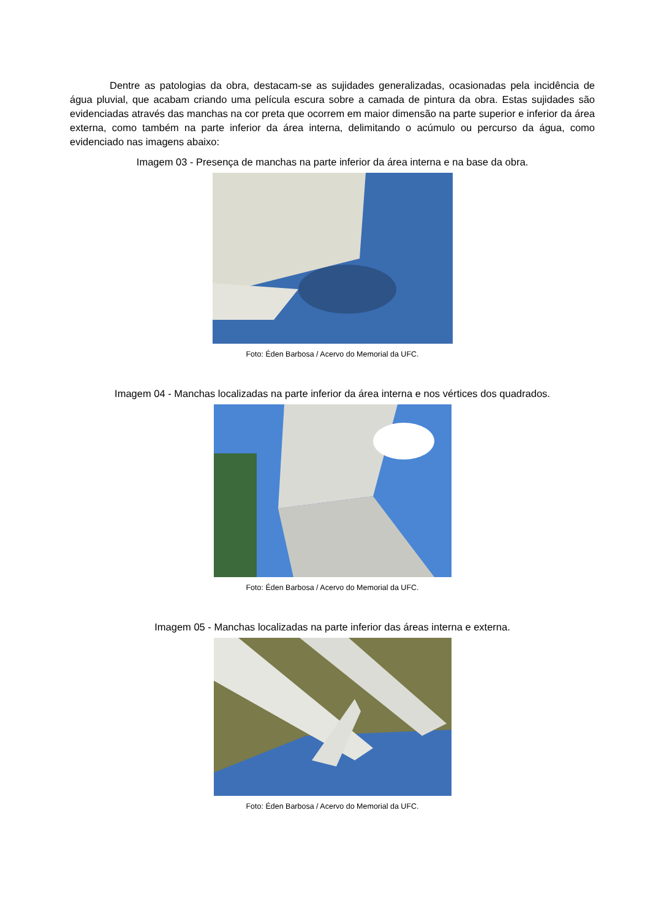Dentre as patologias da obra, destacam-se as sujidades generalizadas, ocasionadas pela incidência de água pluvial, que acabam criando uma película escura sobre a camada de pintura da obra. Estas sujidades são evidenciadas através das manchas na cor preta que ocorrem em maior dimensão na parte superior e inferior da área externa, como também na parte inferior da área interna, delimitando o acúmulo ou percurso da água, como evidenciado nas imagens abaixo:
Imagem 03 - Presença de manchas na parte inferior da área interna e na base da obra.
Foto: Éden Barbosa / Acervo do Memorial da UFC.
Imagem 04 - Manchas localizadas na parte inferior da área interna e nos vértices dos quadrados.
Foto: Éden Barbosa / Acervo do Memorial da UFC.
Imagem 05 - Manchas localizadas na parte inferior das áreas interna e externa.
Foto: Éden Barbosa / Acervo do Memorial da UFC.